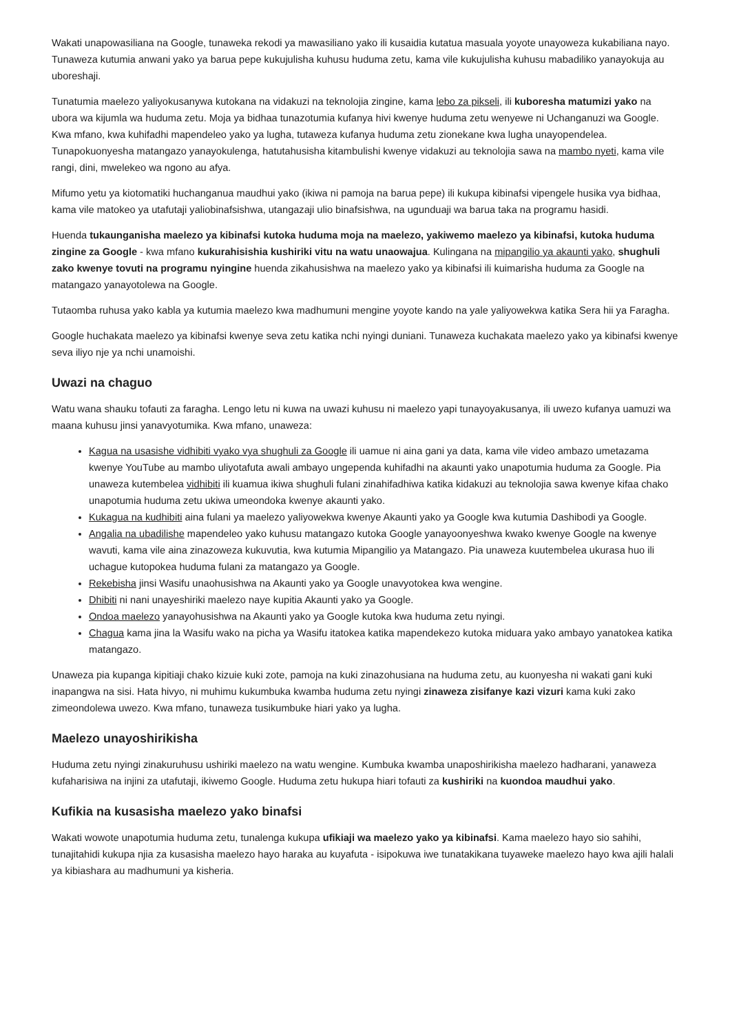Wakati unapowasiliana na Google, tunaweka rekodi ya mawasiliano yako ili kusaidia kutatua masuala yoyote unayoweza kukabiliana nayo. Tunaweza kutumia anwani yako ya barua pepe kukujulisha kuhusu huduma zetu, kama vile kukujulisha kuhusu mabadiliko yanayokuja au uboreshaji.
Tunatumia maelezo yaliyokusanywa kutokana na vidakuzi na teknolojia zingine, kama lebo za pikseli, ili kuboresha matumizi yako na ubora wa kijumla wa huduma zetu. Moja ya bidhaa tunazotumia kufanya hivi kwenye huduma zetu wenyewe ni Uchanganuzi wa Google. Kwa mfano, kwa kuhifadhi mapendeleo yako ya lugha, tutaweza kufanya huduma zetu zionekane kwa lugha unayopendelea. Tunapokuonyesha matangazo yanayokulenga, hatutahusisha kitambulishi kwenye vidakuzi au teknolojia sawa na mambo nyeti, kama vile rangi, dini, mwelekeo wa ngono au afya.
Mifumo yetu ya kiotomatiki huchanganua maudhui yako (ikiwa ni pamoja na barua pepe) ili kukupa kibinafsi vipengele husika vya bidhaa, kama vile matokeo ya utafutaji yaliobinafsishwa, utangazaji ulio binafsishwa, na ugunduaji wa barua taka na programu hasidi.
Huenda tukaunganisha maelezo ya kibinafsi kutoka huduma moja na maelezo, yakiwemo maelezo ya kibinafsi, kutoka huduma zingine za Google - kwa mfano kukurahisishia kushiriki vitu na watu unaowajua. Kulingana na mipangilio ya akaunti yako, shughuli zako kwenye tovuti na programu nyingine huenda zikahusishwa na maelezo yako ya kibinafsi ili kuimarisha huduma za Google na matangazo yanayotolewa na Google.
Tutaomba ruhusa yako kabla ya kutumia maelezo kwa madhumuni mengine yoyote kando na yale yaliyowekwa katika Sera hii ya Faragha.
Google huchakata maelezo ya kibinafsi kwenye seva zetu katika nchi nyingi duniani. Tunaweza kuchakata maelezo yako ya kibinafsi kwenye seva iliyo nje ya nchi unamoishi.
Uwazi na chaguo
Watu wana shauku tofauti za faragha. Lengo letu ni kuwa na uwazi kuhusu ni maelezo yapi tunayoyakusanya, ili uwezo kufanya uamuzi wa maana kuhusu jinsi yanavyotumika. Kwa mfano, unaweza:
Kagua na usasishe vidhibiti vyako vya shughuli za Google ili uamue ni aina gani ya data, kama vile video ambazo umetazama kwenye YouTube au mambo uliyotafuta awali ambayo ungependa kuhifadhi na akaunti yako unapotumia huduma za Google. Pia unaweza kutembelea vidhibiti ili kuamua ikiwa shughuli fulani zinahifadhiwa katika kidakuzi au teknolojia sawa kwenye kifaa chako unapotumia huduma zetu ukiwa umeondoka kwenye akaunti yako.
Kukagua na kudhibiti aina fulani ya maelezo yaliyowekwa kwenye Akaunti yako ya Google kwa kutumia Dashibodi ya Google.
Angalia na ubadilishe mapendeleo yako kuhusu matangazo kutoka Google yanayoonyeshwa kwako kwenye Google na kwenye wavuti, kama vile aina zinazoweza kukuvutia, kwa kutumia Mipangilio ya Matangazo. Pia unaweza kuutembelea ukurasa huo ili uchague kutopokea huduma fulani za matangazo ya Google.
Rekebisha jinsi Wasifu unaohusishwa na Akaunti yako ya Google unavyotokea kwa wengine.
Dhibiti ni nani unayeshiriki maelezo naye kupitia Akaunti yako ya Google.
Ondoa maelezo yanayohusishwa na Akaunti yako ya Google kutoka kwa huduma zetu nyingi.
Chagua kama jina la Wasifu wako na picha ya Wasifu itatokea katika mapendekezo kutoka miduara yako ambayo yanatokea katika matangazo.
Unaweza pia kupanga kipitiaji chako kizuie kuki zote, pamoja na kuki zinazohusiana na huduma zetu, au kuonyesha ni wakati gani kuki inapangwa na sisi. Hata hivyo, ni muhimu kukumbuka kwamba huduma zetu nyingi zinaweza zisifanye kazi vizuri kama kuki zako zimeondolewa uwezo. Kwa mfano, tunaweza tusikumbuke hiari yako ya lugha.
Maelezo unayoshirikisha
Huduma zetu nyingi zinakuruhusu ushiriki maelezo na watu wengine. Kumbuka kwamba unaposhirikisha maelezo hadharani, yanaweza kufaharisiwa na injini za utafutaji, ikiwemo Google. Huduma zetu hukupa hiari tofauti za kushiriki na kuondoa maudhui yako.
Kufikia na kusasisha maelezo yako binafsi
Wakati wowote unapotumia huduma zetu, tunalenga kukupa ufikiaji wa maelezo yako ya kibinafsi. Kama maelezo hayo sio sahihi, tunajitahidi kukupa njia za kusasisha maelezo hayo haraka au kuyafuta - isipokuwa iwe tunatakikana tuyaweke maelezo hayo kwa ajili halali ya kibiashara au madhumuni ya kisheria.